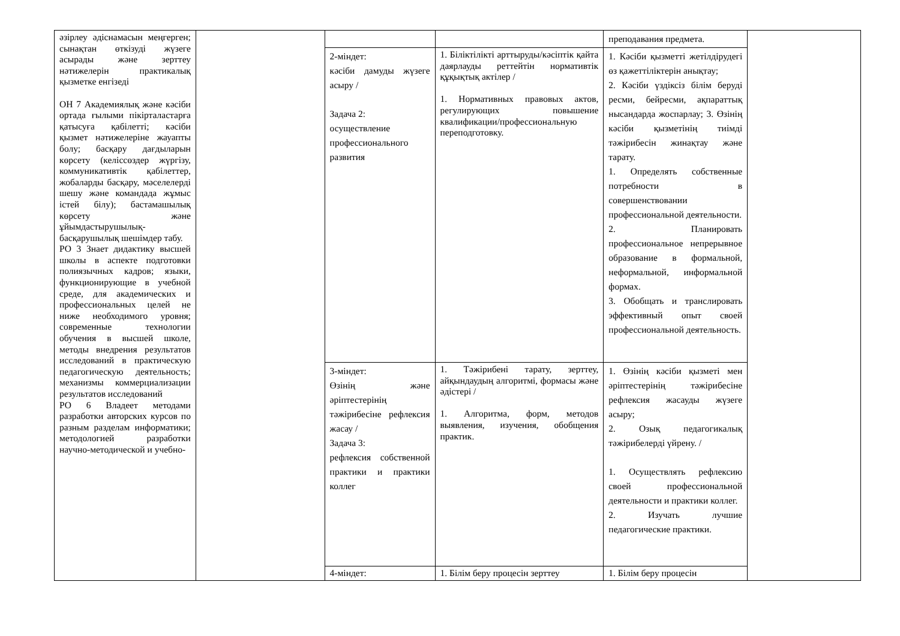| әзірлеу әдіснамасын меңгерген; сынақтан өткізуді жүзеге асырады және зерттеу нәтижелерін практикалық қызметке енгізеді ОН 7 Академиялық және кәсіби ортада ғылыми пікірталастарға қатысуға қабілетті; кәсіби қызмет нәтижелеріне жауапты болу; басқару дағдыларын көрсету (келіссөздер жүргізу, коммуникативтік қабілеттер, жобаларды басқару, мәселелерді шешу және командада жұмыс істей білу); бастамашылық көрсету және ұйымдастырушылық-басқарушылық шешімдер табу. РО 3 Знает дидактику высшей школы в аспекте подготовки полиязычных кадров; языки, функционирующие в учебной среде, для академических и профессиональных целей не ниже необходимого уровня; современные технологии обучения в высшей школе, методы внедрения результатов исследований в практическую педагогическую деятельность; механизмы коммерциализации результатов исследований РО 6 Владеет методами разработки авторских курсов по разным разделам информатики; методологией разработки научно-методической и учебно- | | | | преподавания предмета. | |
| | | 2-міндет: кәсіби дамуды жүзеге асыру / Задача 2: осуществление профессионального развития | 1. Біліктілікті арттыруды/кәсіптік қайта даярлауды реттейтін нормативтік құқықтық актілер / 1. Нормативных правовых актов, регулирующих повышение квалификации/профессиональную переподготовку. | 1. Кәсіби қызметті жетілдірудегі өз қажеттіліктерін анықтау; 2. Кәсіби үздіксіз білім беруді ресми, бейресми, ақпараттық нысандарда жоспарлау; 3. Өзінің кәсіби қызметінің тиімді тәжірибесін жинақтау және тарату. 1. Определять собственные потребности в совершенствовании профессиональной деятельности. 2. Планировать профессиональное непрерывное образование в формальной, неформальной, информальной формах. 3. Обобщать и транслировать эффективный опыт своей профессиональной деятельность. | |
| | | 3-міндет: Өзінің және әріптестерінің тәжірибесіне рефлексия жасау / Задача 3: рефлексия собственной практики и практики коллег | 1. Тәжірибені тарату, зерттеу, айқындаудың алгоритмі, формасы және әдістері / 1. Алгоритма, форм, методов выявления, изучения, обобщения практик. | 1. Өзінің кәсіби қызметі мен әріптестерінің тәжірибесіне рефлексия жасауды жүзеге асыру; 2. Озық педагогикалық тәжірибелерді үйрену. / 1. Осуществлять рефлексию своей профессиональной деятельности и практики коллег. 2. Изучать лучшие педагогические практики. | |
| | | 4-міндет: | 1. Білім беру процесін зерттеу | 1. Білім беру процесін | |